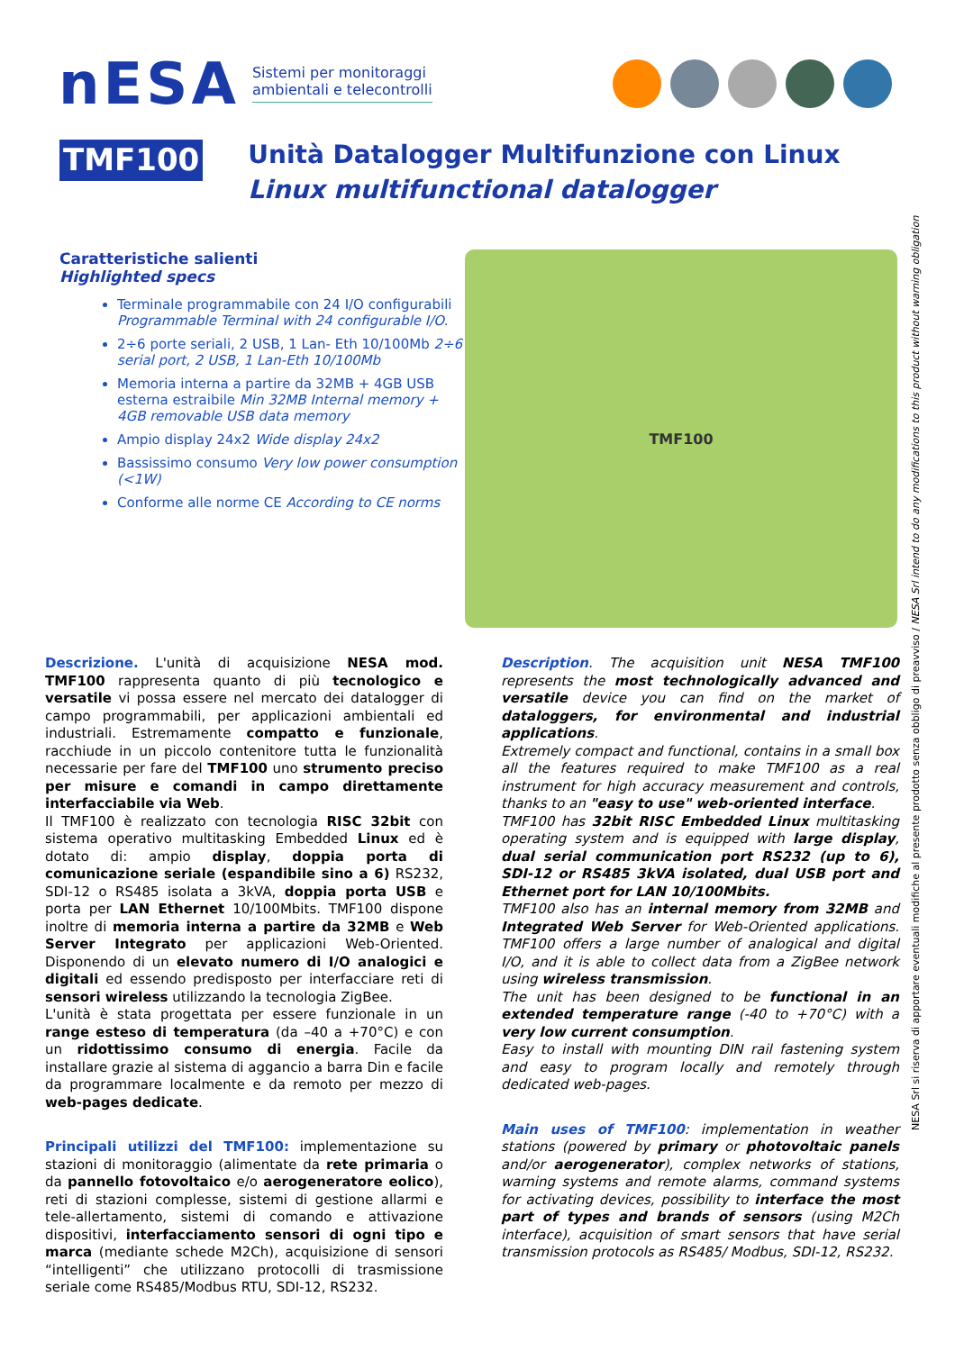nESA
Sistemi per monitoraggi
ambientali e telecontrolli
TMF100
Unità Datalogger Multifunzione con Linux
Linux multifunctional datalogger
Caratteristiche salienti
Highlighted specs
Terminale programmabile con 24 I/O configurabili Programmable Terminal with 24 configurable I/O.
2÷6 porte seriali, 2 USB, 1 Lan- Eth 10/100Mb 2÷6 serial port, 2 USB, 1 Lan-Eth 10/100Mb
Memoria interna a partire da 32MB + 4GB USB esterna estraibile Min 32MB Internal memory + 4GB removable USB data memory
Ampio display 24x2 Wide display 24x2
Bassissimo consumo Very low power consumption (<1W)
Conforme alle norme CE According to CE norms
TMF100
Descrizione. L'unità di acquisizione NESA mod. TMF100 rappresenta quanto di più tecnologico e versatile vi possa essere nel mercato dei datalogger di campo programmabili, per applicazioni ambientali ed industriali. Estremamente compatto e funzionale, racchiude in un piccolo contenitore tutta le funzionalità necessarie per fare del TMF100 uno strumento preciso per misure e comandi in campo direttamente interfacciabile via Web.
Il TMF100 è realizzato con tecnologia RISC 32bit con sistema operativo multitasking Embedded Linux ed è dotato di: ampio display, doppia porta di comunicazione seriale (espandibile sino a 6) RS232, SDI-12 o RS485 isolata a 3kVA, doppia porta USB e porta per LAN Ethernet 10/100Mbits. TMF100 dispone inoltre di memoria interna a partire da 32MB e Web Server Integrato per applicazioni Web-Oriented. Disponendo di un elevato numero di I/O analogici e digitali ed essendo predisposto per interfacciare reti di sensori wireless utilizzando la tecnologia ZigBee.
L'unità è stata progettata per essere funzionale in un range esteso di temperatura (da –40 a +70°C) e con un ridottissimo consumo di energia. Facile da installare grazie al sistema di aggancio a barra Din e facile da programmare localmente e da remoto per mezzo di web-pages dedicate.
Principali utilizzi del TMF100: implementazione su stazioni di monitoraggio (alimentate da rete primaria o da pannello fotovoltaico e/o aerogeneratore eolico), reti di stazioni complesse, sistemi di gestione allarmi e tele-allertamento, sistemi di comando e attivazione dispositivi, interfacciamento sensori di ogni tipo e marca (mediante schede M2Ch), acquisizione di sensori “intelligenti” che utilizzano protocolli di trasmissione seriale come RS485/Modbus RTU, SDI-12, RS232.
Description. The acquisition unit NESA TMF100 represents the most technologically advanced and versatile device you can find on the market of dataloggers, for environmental and industrial applications.
Extremely compact and functional, contains in a small box all the features required to make TMF100 as a real instrument for high accuracy measurement and controls, thanks to an "easy to use" web-oriented interface.
TMF100 has 32bit RISC Embedded Linux multitasking operating system and is equipped with large display, dual serial communication port RS232 (up to 6), SDI-12 or RS485 3kVA isolated, dual USB port and Ethernet port for LAN 10/100Mbits.
TMF100 also has an internal memory from 32MB and Integrated Web Server for Web-Oriented applications. TMF100 offers a large number of analogical and digital I/O, and it is able to collect data from a ZigBee network using wireless transmission.
The unit has been designed to be functional in an extended temperature range (-40 to +70°C) with a very low current consumption.
Easy to install with mounting DIN rail fastening system and easy to program locally and remotely through dedicated web-pages.
Main uses of TMF100: implementation in weather stations (powered by primary or photovoltaic panels and/or aerogenerator), complex networks of stations, warning systems and remote alarms, command systems for activating devices, possibility to interface the most part of types and brands of sensors (using M2Ch interface), acquisition of smart sensors that have serial transmission protocols as RS485/ Modbus, SDI-12, RS232.
NESA Srl si riserva di apportare eventuali modifiche al presente prodotto senza obbligo di preavviso / NESA Srl intend to do any modifications to this product without warning obligation